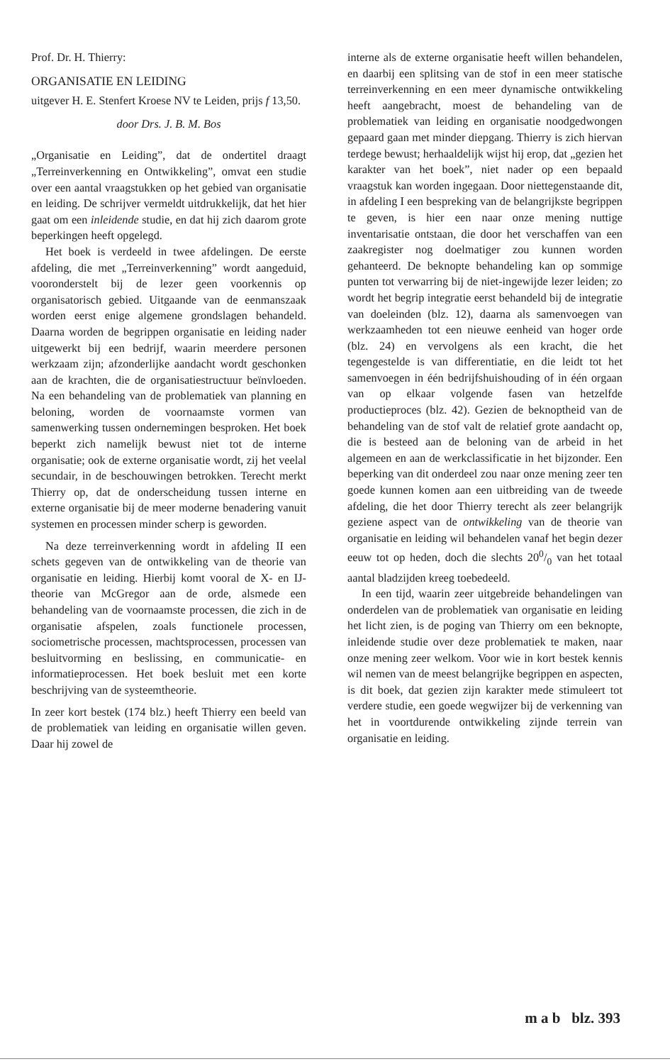Prof. Dr. H. Thierry:
ORGANISATIE EN LEIDING
uitgever H. E. Stenfert Kroese NV te Leiden, prijs f 13,50.
door Drs. J. B. M. Bos
„Organisatie en Leiding”, dat de ondertitel draagt „Terreinverkenning en Ontwikkeling”, omvat een studie over een aantal vraagstukken op het gebied van organisatie en leiding. De schrijver vermeldt uitdrukkelijk, dat het hier gaat om een inleidende studie, en dat hij zich daarom grote beperkingen heeft opgelegd.
Het boek is verdeeld in twee afdelingen. De eerste afdeling, die met „Terreinverkenning” wordt aangeduid, vooronderstelt bij de lezer geen voorkennis op organisatorisch gebied. Uitgaande van de eenmanszaak worden eerst enige algemene grondslagen behandeld. Daarna worden de begrippen organisatie en leiding nader uitgewerkt bij een bedrijf, waarin meerdere personen werkzaam zijn; afzonderlijke aandacht wordt geschonken aan de krachten, die de organisatiestructuur beïnvloeden. Na een behandeling van de problematiek van planning en beloning, worden de voornaamste vormen van samenwerking tussen ondernemingen besproken. Het boek beperkt zich namelijk bewust niet tot de interne organisatie; ook de externe organisatie wordt, zij het veelal secundair, in de beschouwingen betrokken. Terecht merkt Thierry op, dat de onderscheidung tussen interne en externe organisatie bij de meer moderne benadering vanuit systemen en processen minder scherp is geworden.
Na deze terreinverkenning wordt in afdeling II een schets gegeven van de ontwikkeling van de theorie van organisatie en leiding. Hierbij komt vooral de X- en IJ-theorie van McGregor aan de orde, alsmede een behandeling van de voornaamste processen, die zich in de organisatie afspelen, zoals functionele processen, sociometrische processen, machtsprocessen, processen van besluitvorming en beslissing, en communicatie- en informatieprocessen. Het boek besluit met een korte beschrijving van de systeemtheorie.
In zeer kort bestek (174 blz.) heeft Thierry een beeld van de problematiek van leiding en organisatie willen geven. Daar hij zowel de
interne als de externe organisatie heeft willen behandelen, en daarbij een splitsing van de stof in een meer statische terreinverkenning en een meer dynamische ontwikkeling heeft aangebracht, moest de behandeling van de problematiek van leiding en organisatie noodgedwongen gepaard gaan met minder diepgang. Thierry is zich hiervan terdege bewust; herhaaldelijk wijst hij erop, dat „gezien het karakter van het boek”, niet nader op een bepaald vraagstuk kan worden ingegaan. Door niettegenstaande dit, in afdeling I een bespreking van de belangrijkste begrippen te geven, is hier een naar onze mening nuttige inventarisatie ontstaan, die door het verschaffen van een zaakregister nog doelmatiger zou kunnen worden gehanteerd. De beknopte behandeling kan op sommige punten tot verwarring bij de niet-ingewijde lezer leiden; zo wordt het begrip integratie eerst behandeld bij de integratie van doeleinden (blz. 12), daarna als samenvoegen van werkzaamheden tot een nieuwe eenheid van hoger orde (blz. 24) en vervolgens als een kracht, die het tegengestelde is van differentiatie, en die leidt tot het samenvoegen in één bedrijfshuishouding of in één orgaan van op elkaar volgende fasen van hetzelfde productieproces (blz. 42). Gezien de beknoptheid van de behandeling van de stof valt de relatief grote aandacht op, die is besteed aan de beloning van de arbeid in het algemeen en aan de werkclassificatie in het bijzonder. Een beperking van dit onderdeel zou naar onze mening zeer ten goede kunnen komen aan een uitbreiding van de tweede afdeling, die het door Thierry terecht als zeer belangrijk geziene aspect van de ontwikkeling van de theorie van organisatie en leiding wil behandelen vanaf het begin dezer eeuw tot op heden, doch die slechts 200/0 van het totaal aantal bladzijden kreeg toebedeeld.
In een tijd, waarin zeer uitgebreide behandelingen van onderdelen van de problematiek van organisatie en leiding het licht zien, is de poging van Thierry om een beknopte, inleidende studie over deze problematiek te maken, naar onze mening zeer welkom. Voor wie in kort bestek kennis wil nemen van de meest belangrijke begrippen en aspecten, is dit boek, dat gezien zijn karakter mede stimuleert tot verdere studie, een goede wegwijzer bij de verkenning van het in voortdurende ontwikkeling zijnde terrein van organisatie en leiding.
m a b blz. 393